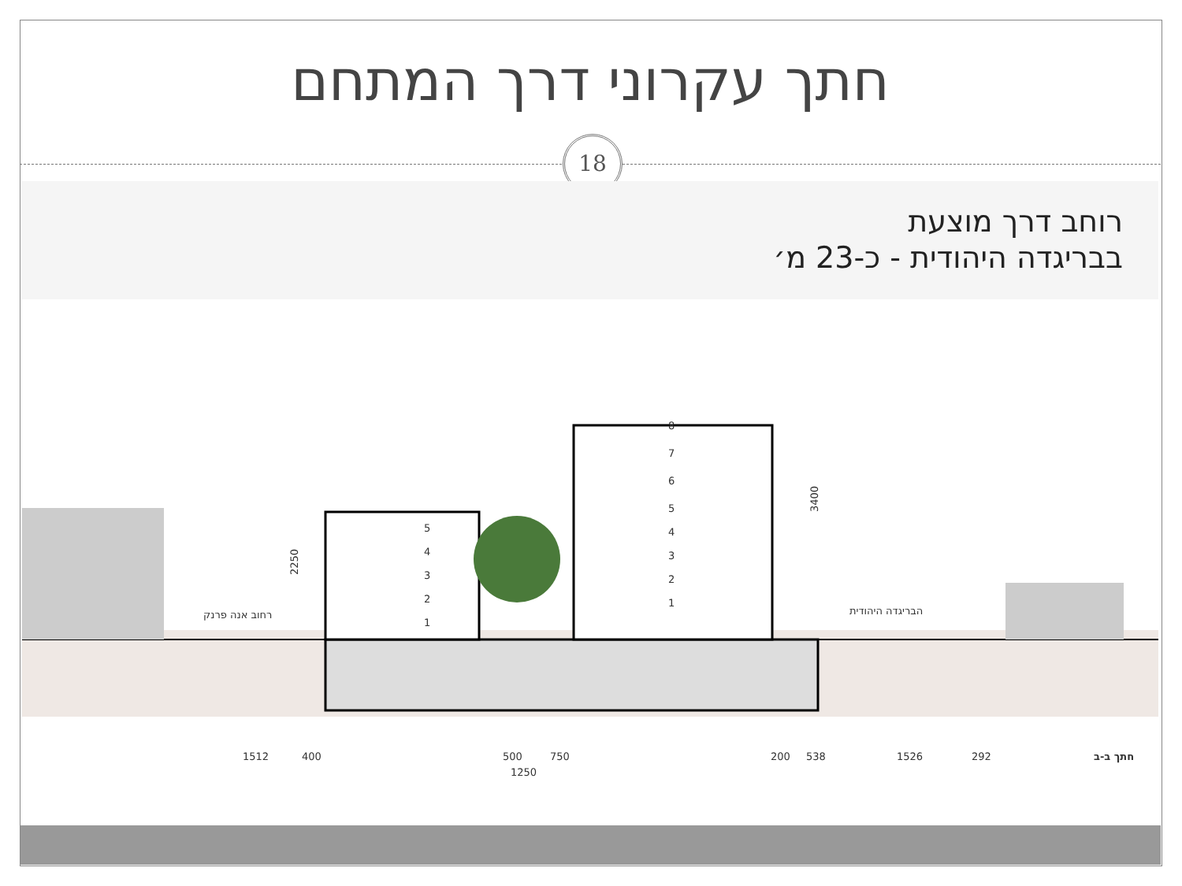חתך עקרוני דרך המתחם
18
רוחב דרך מוצעת
בבריגדה היהודית - כ-23 מ׳
5
4
3
2
1
8
7
6
5
4
3
2
1
2250
3400
רחוב אנה פרנק
הבריגדה היהודית
1512
400
500
750
1250
200
538
1526
292
חתך ב-ב